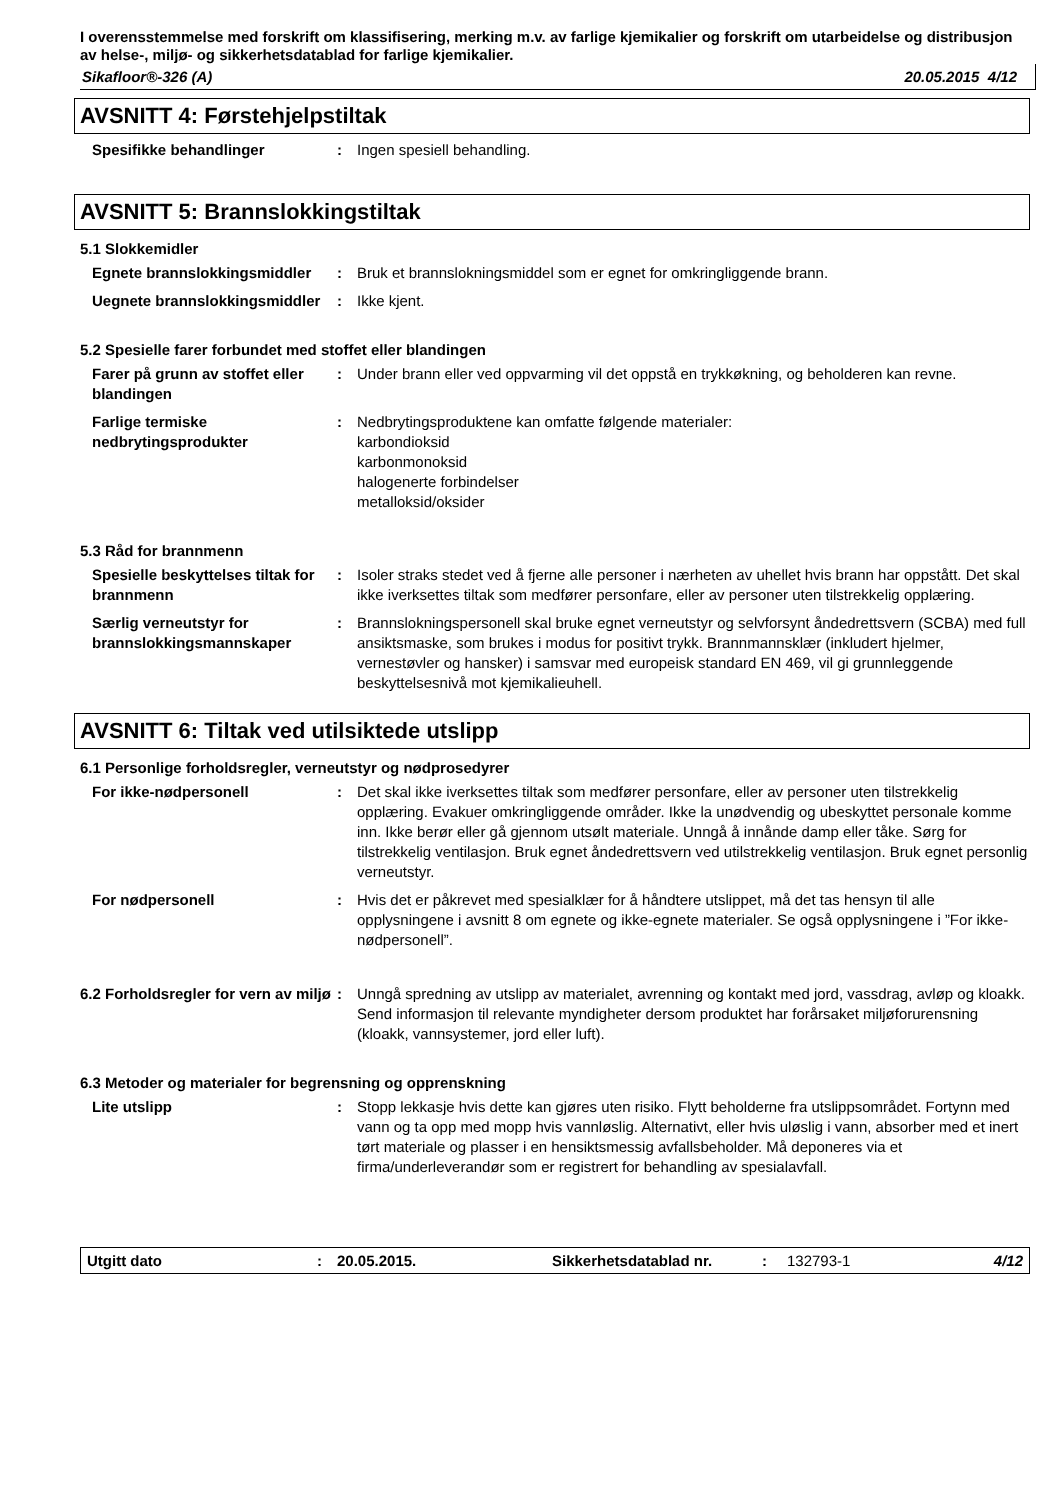I overensstemmelse med forskrift om klassifisering, merking m.v. av farlige kjemikalier og forskrift om utarbeidelse og distribusjon av helse-, miljø- og sikkerhetsdatablad for farlige kjemikalier.
Sikafloor®-326 (A) 20.05.2015 4/12
AVSNITT 4: Førstehjelpstiltak
Spesifikke behandlinger : Ingen spesiell behandling.
AVSNITT 5: Brannslokkingstiltak
5.1 Slokkemidler
Egnete brannslokkingsmiddler
: Bruk et brannslokningsmiddel som er egnet for omkringliggende brann.
Uegnete brannslokkingsmiddler
: Ikke kjent.
5.2 Spesielle farer forbundet med stoffet eller blandingen
Farer på grunn av stoffet eller blandingen
: Under brann eller ved oppvarming vil det oppstå en trykkøkning, og beholderen kan revne.
Farlige termiske nedbrytingsprodukter
: Nedbrytingsproduktene kan omfatte følgende materialer:
karbondioksid
karbonmonoksid
halogenerte forbindelser
metalloksid/oksider
5.3 Råd for brannmenn
Spesielle beskyttelses tiltak for brannmenn
: Isoler straks stedet ved å fjerne alle personer i nærheten av uhellet hvis brann har oppstått. Det skal ikke iverksettes tiltak som medfører personfare, eller av personer uten tilstrekkelig opplæring.
Særlig verneutstyr for brannslokkingsmannskaper
: Brannslokningspersonell skal bruke egnet verneutstyr og selvforsynt åndedrettsvern (SCBA) med full ansiktsmaske, som brukes i modus for positivt trykk. Brannmannsklær (inkludert hjelmer, vernestøvler og hansker) i samsvar med europeisk standard EN 469, vil gi grunnleggende beskyttelsesnivå mot kjemikalieuhell.
AVSNITT 6: Tiltak ved utilsiktede utslipp
6.1 Personlige forholdsregler, verneutstyr og nødprosedyrer
For ikke-nødpersonell : Det skal ikke iverksettes tiltak som medfører personfare, eller av personer uten tilstrekkelig opplæring. Evakuer omkringliggende områder. Ikke la unødvendig og ubeskyttet personale komme inn. Ikke berør eller gå gjennom utsølt materiale. Unngå å innånde damp eller tåke. Sørg for tilstrekkelig ventilasjon. Bruk egnet åndedrettsvern ved utilstrekkelig ventilasjon. Bruk egnet personlig verneutstyr.
For nødpersonell : Hvis det er påkrevet med spesialklær for å håndtere utslippet, må det tas hensyn til alle opplysningene i avsnitt 8 om egnete og ikke-egnete materialer. Se også opplysningene i ”For ikke-nødpersonell”.
6.2 Forholdsregler for vern av miljø
: Unngå spredning av utslipp av materialet, avrenning og kontakt med jord, vassdrag, avløp og kloakk. Send informasjon til relevante myndigheter dersom produktet har forårsaket miljøforurensning (kloakk, vannsystemer, jord eller luft).
6.3 Metoder og materialer for begrensning og opprenskning
Lite utslipp : Stopp lekkasje hvis dette kan gjøres uten risiko. Flytt beholderne fra utslippsområdet. Fortynn med vann og ta opp med mopp hvis vannløslig. Alternativt, eller hvis uløslig i vann, absorber med et inert tørt materiale og plasser i en hensiktsmessig avfallsbeholder. Må deponeres via et firma/underleverandør som er registrert for behandling av spesialavfall.
Utgitt dato: 20.05.2015. Sikkerhetsdatablad nr.: 132793-1 4/12